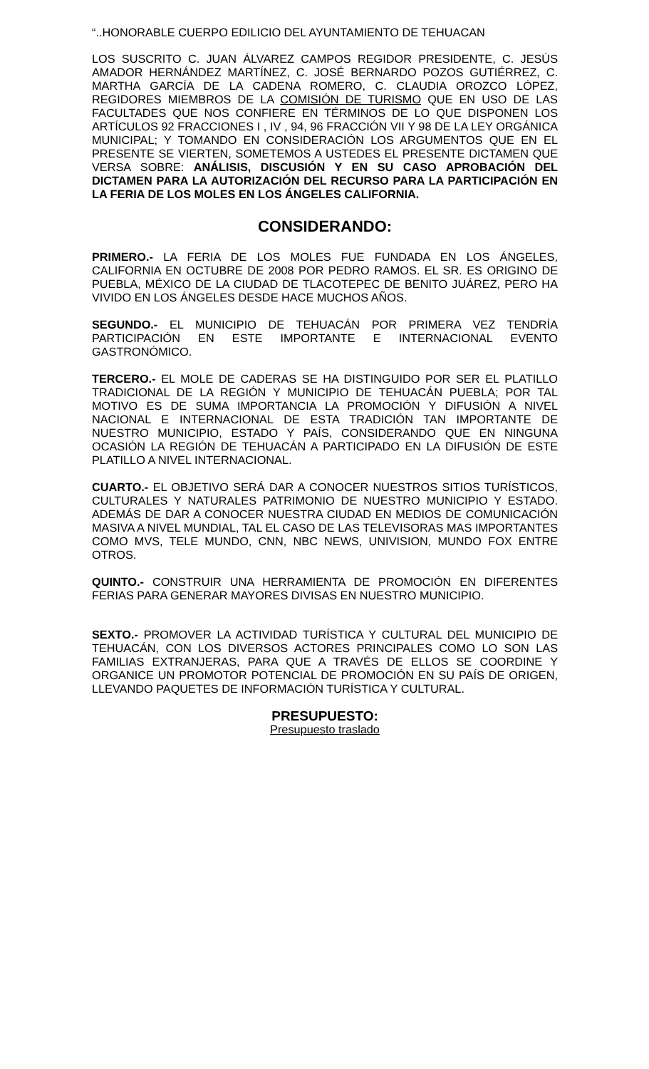“..HONORABLE CUERPO EDILICIO DEL AYUNTAMIENTO DE TEHUACAN
LOS SUSCRITO C. JUAN ÁLVAREZ CAMPOS REGIDOR PRESIDENTE, C. JESÚS AMADOR HERNÁNDEZ MARTÍNEZ, C. JOSÉ BERNARDO POZOS GUTIÉRREZ, C. MARTHA GARCÍA DE LA CADENA ROMERO, C. CLAUDIA OROZCO LÓPEZ, REGIDORES MIEMBROS DE LA COMISIÓN DE TURISMO QUE EN USO DE LAS FACULTADES QUE NOS CONFIERE EN TÉRMINOS DE LO QUE DISPONEN LOS ARTÍCULOS 92 FRACCIONES I , IV , 94, 96 FRACCIÓN VII Y 98 DE LA LEY ORGÁNICA MUNICIPAL; Y TOMANDO EN CONSIDERACIÓN LOS ARGUMENTOS QUE EN EL PRESENTE SE VIERTEN, SOMETEMOS A USTEDES EL PRESENTE DICTAMEN QUE VERSA SOBRE: ANÁLISIS, DISCUSIÓN Y EN SU CASO APROBACIÓN DEL DICTAMEN PARA LA AUTORIZACIÓN DEL RECURSO PARA LA PARTICIPACIÓN EN LA FERIA DE LOS MOLES EN LOS ÁNGELES CALIFORNIA.
CONSIDERANDO:
PRIMERO.- LA FERIA DE LOS MOLES FUE FUNDADA EN LOS ÁNGELES, CALIFORNIA EN OCTUBRE DE 2008 POR PEDRO RAMOS. EL SR. ES ORIGINO DE PUEBLA, MÉXICO DE LA CIUDAD DE TLACOTEPEC DE BENITO JUÁREZ, PERO HA VIVIDO EN LOS ÁNGELES DESDE HACE MUCHOS AÑOS.
SEGUNDO.- EL MUNICIPIO DE TEHUACÁN POR PRIMERA VEZ TENDRÍA PARTICIPACIÓN EN ESTE IMPORTANTE E INTERNACIONAL EVENTO GASTRONÓMICO.
TERCERO.- EL MOLE DE CADERAS SE HA DISTINGUIDO POR SER EL PLATILLO TRADICIONAL DE LA REGIÓN Y MUNICIPIO DE TEHUACÁN PUEBLA; POR TAL MOTIVO ES DE SUMA IMPORTANCIA LA PROMOCIÓN Y DIFUSIÓN A NIVEL NACIONAL E INTERNACIONAL DE ESTA TRADICIÓN TAN IMPORTANTE DE NUESTRO MUNICIPIO, ESTADO Y PAÍS, CONSIDERANDO QUE EN NINGUNA OCASIÓN LA REGIÓN DE TEHUACÁN A PARTICIPADO EN LA DIFUSIÓN DE ESTE PLATILLO A NIVEL INTERNACIONAL.
CUARTO.- EL OBJETIVO SERÁ DAR A CONOCER NUESTROS SITIOS TURÍSTICOS, CULTURALES Y NATURALES PATRIMONIO DE NUESTRO MUNICIPIO Y ESTADO. ADEMÁS DE DAR A CONOCER NUESTRA CIUDAD EN MEDIOS DE COMUNICACIÓN MASIVA A NIVEL MUNDIAL, TAL EL CASO DE LAS TELEVISORAS MAS IMPORTANTES COMO MVS, TELE MUNDO, CNN, NBC NEWS, UNIVISION, MUNDO FOX ENTRE OTROS.
QUINTO.- CONSTRUIR UNA HERRAMIENTA DE PROMOCIÓN EN DIFERENTES FERIAS PARA GENERAR MAYORES DIVISAS EN NUESTRO MUNICIPIO.
SEXTO.- PROMOVER LA ACTIVIDAD TURÍSTICA Y CULTURAL DEL MUNICIPIO DE TEHUACÁN, CON LOS DIVERSOS ACTORES PRINCIPALES COMO LO SON LAS FAMILIAS EXTRANJERAS, PARA QUE A TRAVÉS DE ELLOS SE COORDINE Y ORGANICE UN PROMOTOR POTENCIAL DE PROMOCIÓN EN SU PAÍS DE ORIGEN, LLEVANDO PAQUETES DE INFORMACIÓN TURÍSTICA Y CULTURAL.
PRESUPUESTO:
Presupuesto traslado